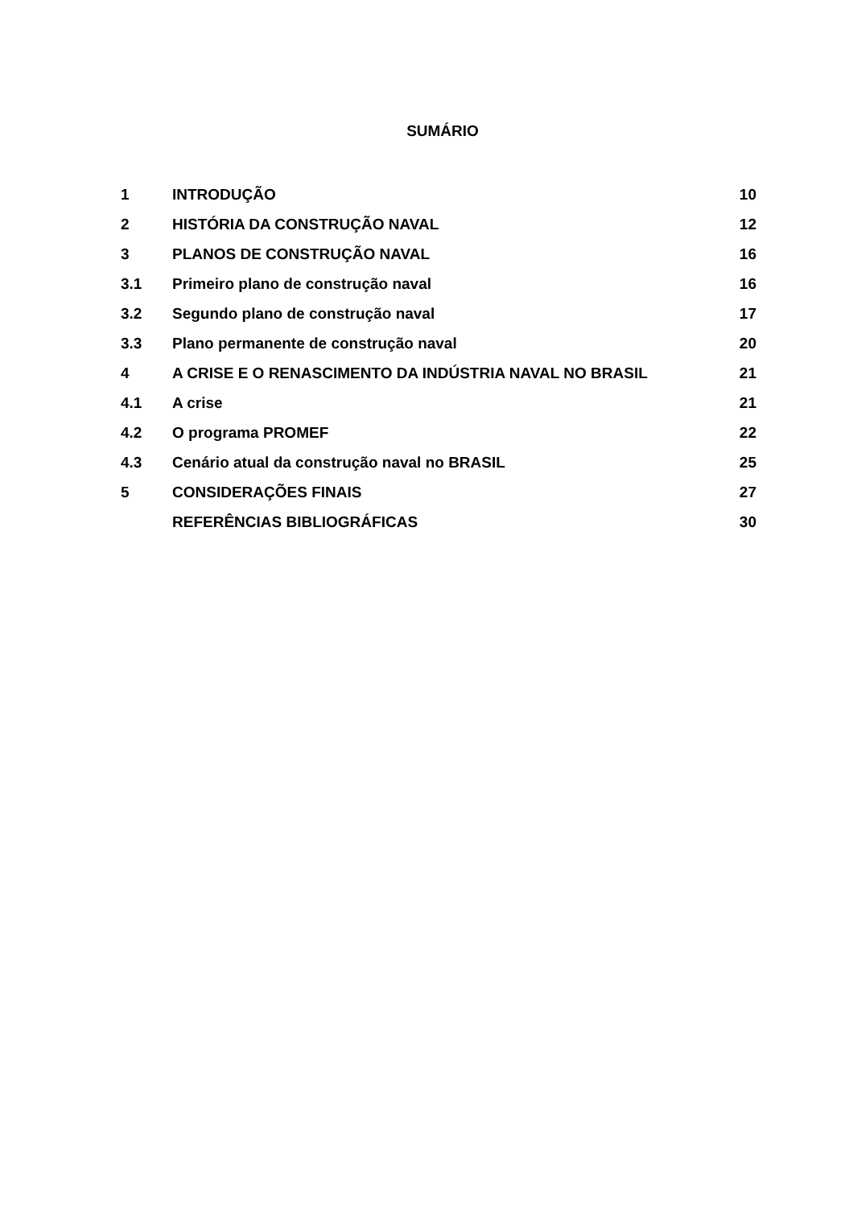SUMÁRIO
| 1 | INTRODUÇÃO | 10 |
| 2 | HISTÓRIA DA CONSTRUÇÃO NAVAL | 12 |
| 3 | PLANOS DE CONSTRUÇÃO NAVAL | 16 |
| 3.1 | Primeiro plano de construção naval | 16 |
| 3.2 | Segundo plano de construção naval | 17 |
| 3.3 | Plano permanente de construção naval | 20 |
| 4 | A CRISE E O RENASCIMENTO DA INDÚSTRIA NAVAL NO BRASIL | 21 |
| 4.1 | A crise | 21 |
| 4.2 | O programa PROMEF | 22 |
| 4.3 | Cenário atual da construção naval no BRASIL | 25 |
| 5 | CONSIDERAÇÕES FINAIS | 27 |
| | REFERÊNCIAS BIBLIOGRÁFICAS | 30 |